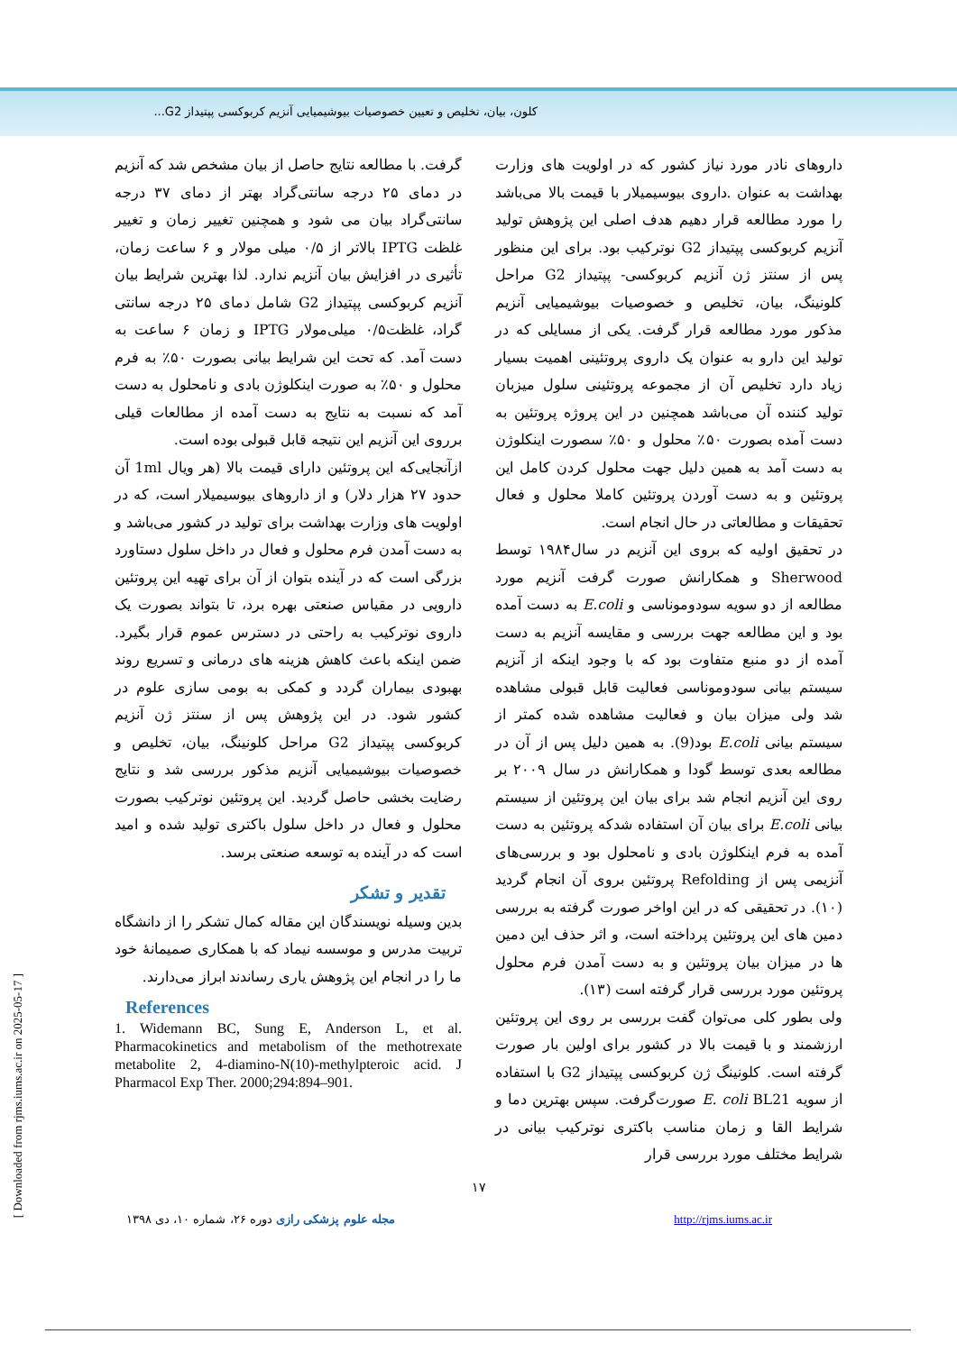کلون، بیان، تخلیص و تعیین خصوصیات بیوشیمیایی آنزیم کربوکسی پپتیداز G2...
داروهای نادر مورد نیاز کشور که در اولویت های وزارت بهداشت به عنوان .داروی بیوسیمیلار با قیمت بالا می‌باشد را مورد مطالعه قرار دهیم هدف اصلی این پژوهش تولید آنزیم کربوکسی پپتیداز G2 نوترکیب بود. برای این منظور پس از سنتز ژن آنزیم کربوکسی- پپتیداز G2 مراحل کلونینگ، بیان، تخلیص و خصوصیات بیوشیمیایی آنزیم مذکور مورد مطالعه قرار گرفت. یکی از مسایلی که در تولید این دارو به عنوان یک داروی پروتئینی اهمیت بسیار زیاد دارد تخلیص آن از مجموعه پروتئینی سلول میزبان تولید کننده آن می‌باشد همچنین در این پروژه پروتئین به دست آمده بصورت ۵۰٪ محلول و ۵۰٪ سصورت اینکلوژن به دست آمد به همین دلیل جهت محلول کردن کامل این پروتئین و به دست آوردن پروتئین کاملا محلول و فعال تحقیقات و مطالعاتی در حال انجام است.
در تحقیق اولیه که بروی این آنزیم در سال۱۹۸۴ توسط Sherwood و همکارانش صورت گرفت آنزیم مورد مطالعه از دو سویه سودوموناسی و E.coli به دست آمده بود و این مطالعه جهت بررسی و مقایسه آنزیم به دست آمده از دو منبع متفاوت بود که با وجود اینکه از آنزیم سیستم بیانی سودوموناسی فعالیت قابل قبولی مشاهده شد ولی میزان بیان و فعالیت مشاهده شده کمتر از سیستم بیانی E.coli بود(9). به همین دلیل پس از آن در مطالعه بعدی توسط گودا و همکارانش در سال ۲۰۰۹ بر روی این آنزیم انجام شد برای بیان این پروتئین از سیستم بیانی E.coli برای بیان آن استفاده شدکه پروتئین به دست آمده به فرم اینکلوژن بادی و نامحلول بود و بررسی‌های آنزیمی پس از Refolding پروتئین بروی آن انجام گردید (۱۰). در تحقیقی که در این اواخر صورت گرفته به بررسی دمین های این پروتئین پرداخته است، و اثر حذف این دمین ها در میزان بیان پروتئین و به دست آمدن فرم محلول پروتئین مورد بررسی قرار گرفته است (۱۳).
ولی بطور کلی می‌توان گفت بررسی بر روی این پروتئین ارزشمند و با قیمت بالا در کشور برای اولین بار صورت گرفته است. کلونینگ ژن کربوکسی پپتیداز G2 با استفاده از سویه E. coli BL21 صورت‌گرفت. سپس بهترین دما و شرایط القا و زمان مناسب باکتری نوترکیب بیانی در شرایط مختلف مورد بررسی قرار
گرفت. با مطالعه نتایج حاصل از بیان مشخص شد که آنزیم در دمای ۲۵ درجه سانتی‌گراد بهتر از دمای ۳۷ درجه سانتی‌گراد بیان می شود و همچنین تغییر زمان و تغییر غلظت IPTG بالاتر از ۰/۵ میلی مولار و ۶ ساعت زمان، تأثیری در افزایش بیان آنزیم ندارد. لذا بهترین شرایط بیان آنزیم کربوکسی پپتیداز G2 شامل دمای ۲۵ درجه سانتی گراد، غلظت۰/۵ میلی‌مولار IPTG و زمان ۶ ساعت به دست آمد. که تحت این شرایط بیانی بصورت ۵۰٪ به فرم محلول و ۵۰٪ به صورت اینکلوژن بادی و نامحلول به دست آمد که نسبت به نتایج به دست آمده از مطالعات قیلی برروی این آنزیم این نتیجه قابل قبولی بوده است.
ازآنجایی‌که این پروتئین دارای قیمت بالا (هر ویال 1ml آن حدود ۲۷ هزار دلار) و از داروهای بیوسیمیلار است، که در اولویت های وزارت بهداشت برای تولید در کشور می‌باشد و به دست آمدن فرم محلول و فعال در داخل سلول دستاورد بزرگی است که در آینده بتوان از آن برای تهیه این پروتئین دارویی در مقیاس صنعتی بهره برد، تا بتواند بصورت یک داروی نوترکیب به راحتی در دسترس عموم قرار بگیرد. ضمن اینکه باعث کاهش هزینه های درمانی و تسریع روند بهبودی بیماران گردد و کمکی به بومی سازی علوم در کشور شود. در این پژوهش پس از سنتز ژن آنزیم کربوکسی پپتیداز G2 مراحل کلونینگ، بیان، تخلیص و خصوصیات بیوشیمیایی آنزیم مذکور بررسی شد و نتایج رضایت بخشی حاصل گردید. این پروتئین نوترکیب بصورت محلول و فعال در داخل سلول باکتری تولید شده و امید است که در آینده به توسعه صنعتی برسد.
تقدیر و تشکر
بدین وسیله نویسندگان این مقاله کمال تشکر را از دانشگاه تربیت مدرس و موسسه نیماد که با همکاری صمیمانهٔ خود ما را در انجام این پژوهش یاری رساندند ابراز می‌دارند.
References
1. Widemann BC, Sung E, Anderson L, et al. Pharmacokinetics and metabolism of the methotrexate metabolite 2, 4-diamino-N(10)-methylpteroic acid. J Pharmacol Exp Ther. 2000;294:894–901.
۱۷
مجله علوم پزشکی رازی دوره ۲۶، شماره ۱۰، دی ۱۳۹۸ http://rjms.iums.ac.ir
[ Downloaded from rjms.iums.ac.ir on 2025-05-17 ]